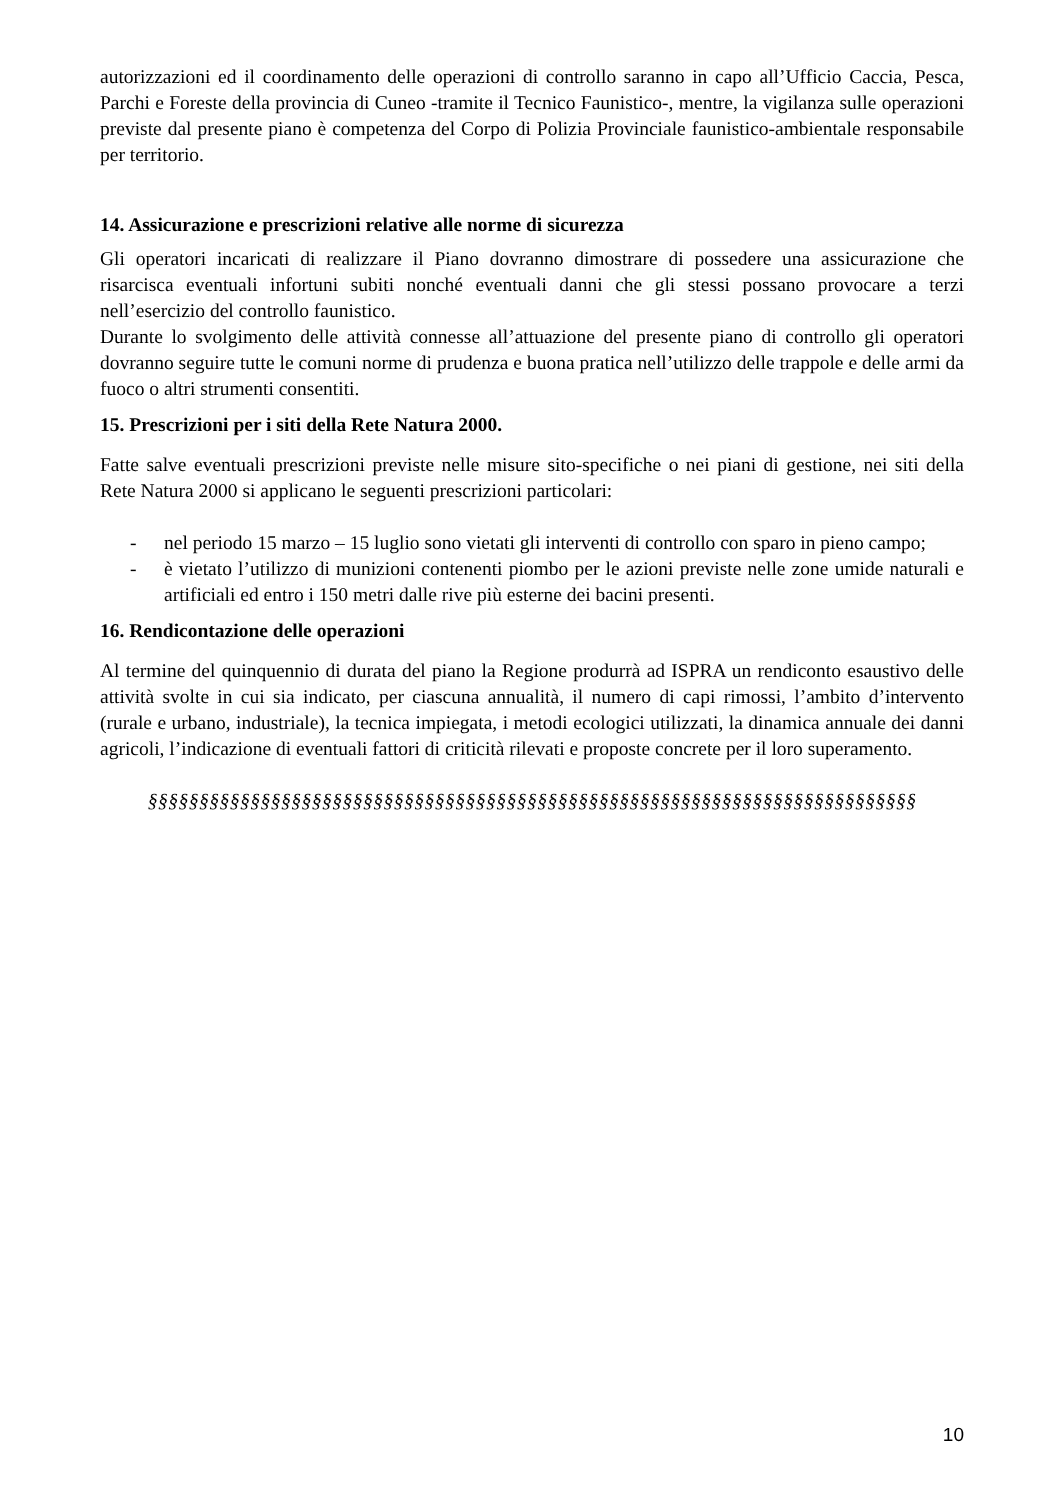autorizzazioni ed il coordinamento delle operazioni di controllo saranno in capo all’Ufficio Caccia, Pesca, Parchi e Foreste della provincia di Cuneo -tramite il Tecnico Faunistico-, mentre, la vigilanza sulle operazioni previste dal presente piano è competenza del Corpo di Polizia Provinciale faunistico-ambientale responsabile per territorio.
14. Assicurazione e prescrizioni relative alle norme di sicurezza
Gli operatori incaricati di realizzare il Piano dovranno dimostrare di possedere una assicurazione che risarcisca eventuali infortuni subiti nonché eventuali danni che gli stessi possano provocare a terzi nell’esercizio del controllo faunistico.
Durante lo svolgimento delle attività connesse all’attuazione del presente piano di controllo gli operatori dovranno seguire tutte le comuni norme di prudenza e buona pratica nell’utilizzo delle trappole e delle armi da fuoco o altri strumenti consentiti.
15. Prescrizioni per i siti della Rete Natura 2000.
Fatte salve eventuali prescrizioni previste nelle misure sito-specifiche o nei piani di gestione, nei siti della Rete Natura 2000 si applicano le seguenti prescrizioni particolari:
- nel periodo 15 marzo – 15 luglio sono vietati gli interventi di controllo con sparo in pieno campo;
- è vietato l’utilizzo di munizioni contenenti piombo per le azioni previste nelle zone umide naturali e artificiali ed entro i 150 metri dalle rive più esterne dei bacini presenti.
16. Rendicontazione delle operazioni
Al termine del quinquennio di durata del piano la Regione produrrà ad ISPRA un rendiconto esaustivo delle attività svolte in cui sia indicato, per ciascuna annualità, il numero di capi rimossi, l’ambito d’intervento (rurale e urbano, industriale), la tecnica impiegata, i metodi ecologici utilizzati, la dinamica annuale dei danni agricoli, l’indicazione di eventuali fattori di criticità rilevati e proposte concrete per il loro superamento.
§§§§§§§§§§§§§§§§§§§§§§§§§§§§§§§§§§§§§§§§§§§§§§§§§§§§§§§§§§§§§§§§§§§§§§§§§§§
10